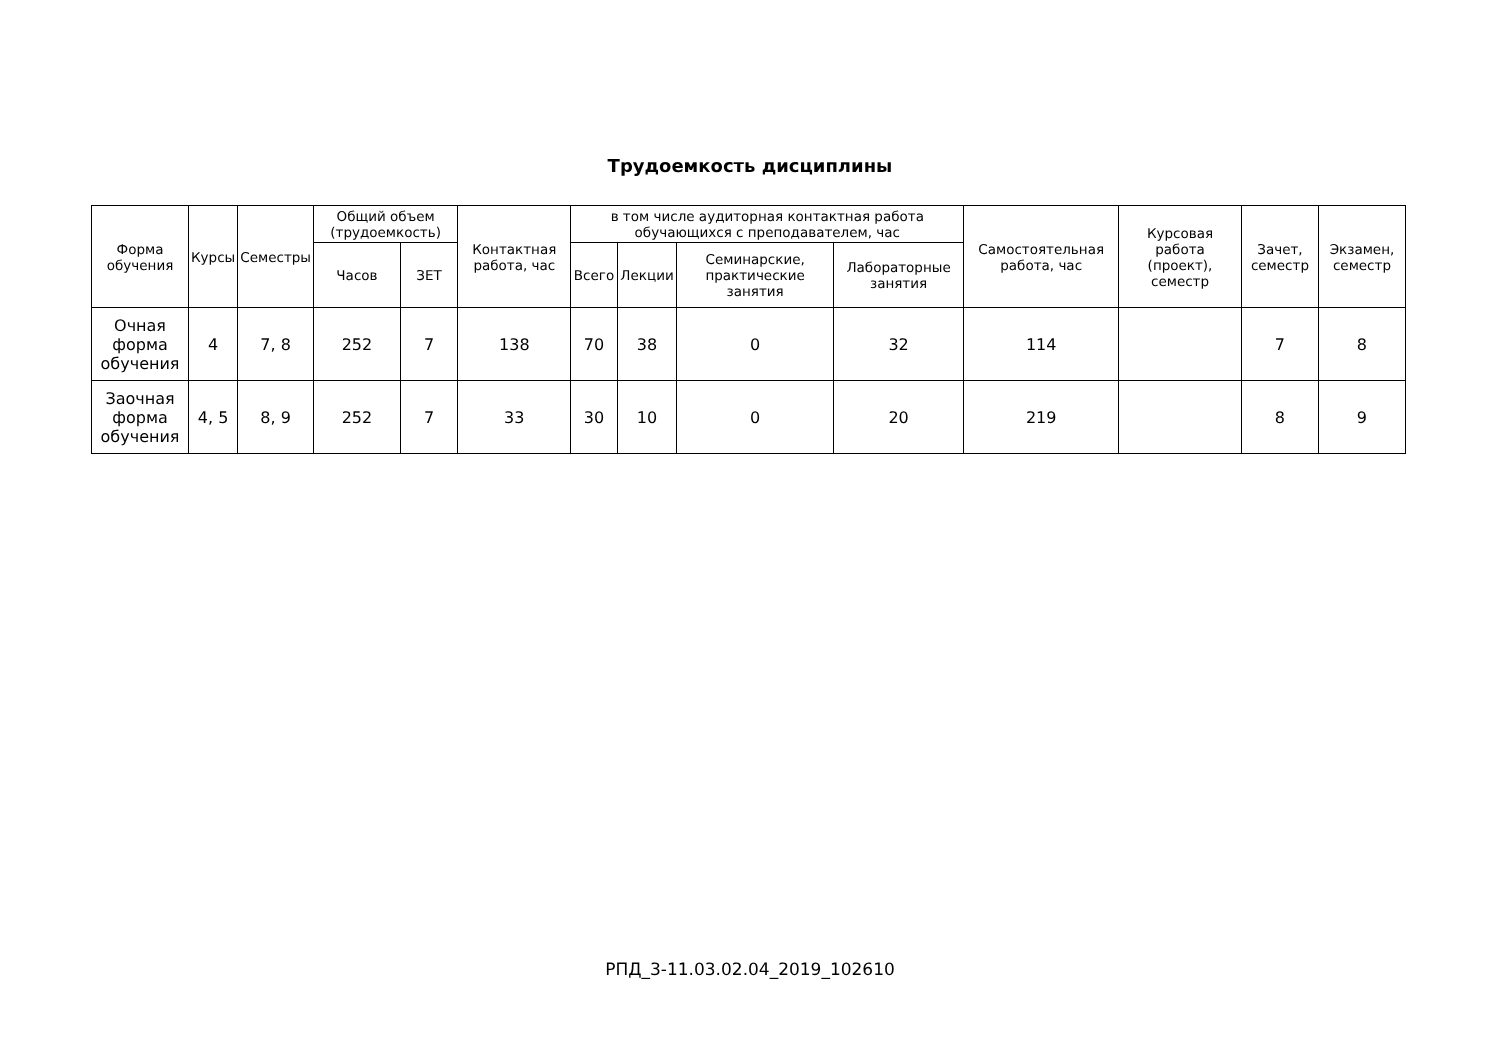Трудоемкость дисциплины
| Форма обучения | Курсы | Семестры | Общий объем (трудоемкость) | | Контактная работа, час | в том числе аудиторная контактная работа обучающихся с преподавателем, час | | | | Самостоятельная работа, час | Курсовая работа (проект), семестр | Зачет, семестр | Экзамен, семестр |
| --- | --- | --- | --- | --- | --- | --- | --- | --- | --- | --- | --- | --- | --- |
| | | | Часов | ЗЕТ | | Всего | Лекции | Семинарские, практические занятия | Лабораторные занятия | | | | |
| Очная форма обучения | 4 | 7, 8 | 252 | 7 | 138 | 70 | 38 | 0 | 32 | 114 | | 7 | 8 |
| Заочная форма обучения | 4, 5 | 8, 9 | 252 | 7 | 33 | 30 | 10 | 0 | 20 | 219 | | 8 | 9 |
РПД_3-11.03.02.04_2019_102610